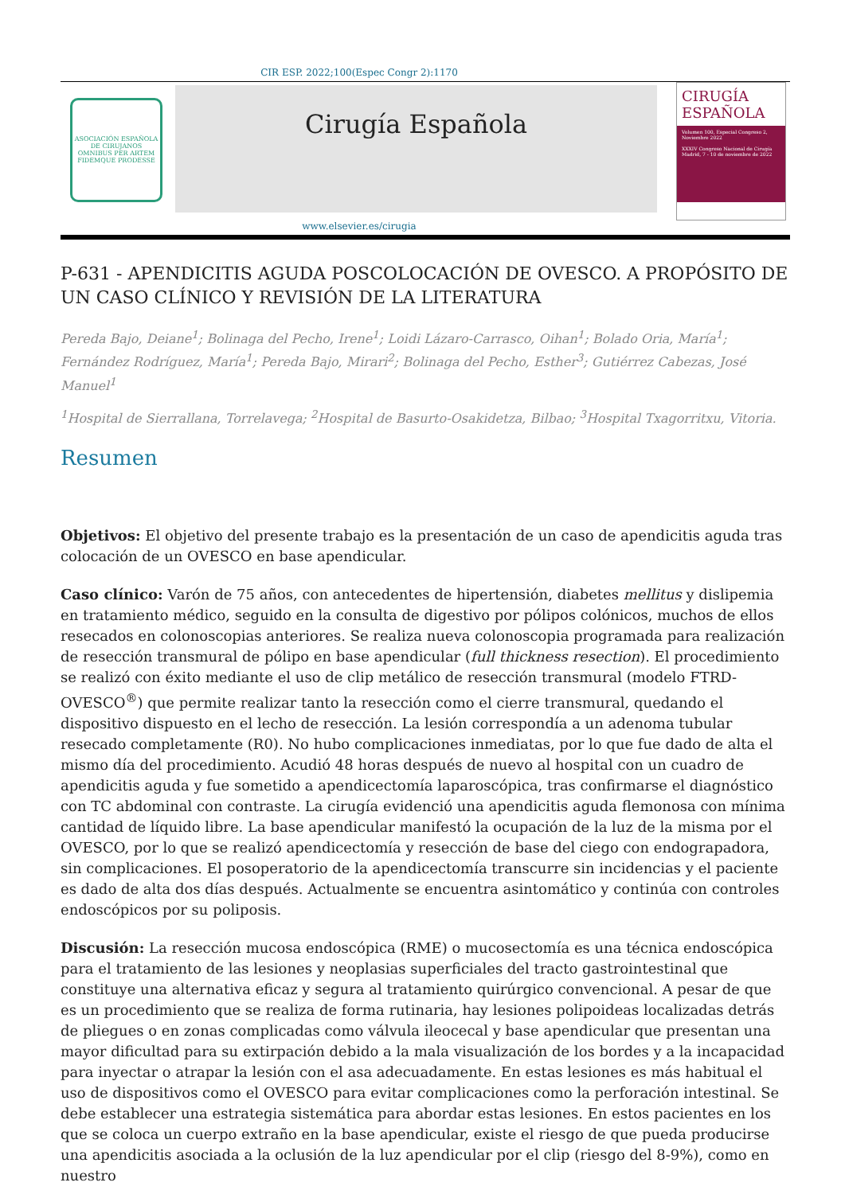CIR ESP. 2022;100(Espec Congr 2):1170
ASOCIACIÓN ESPAÑOLA DE CIRUJANOS
OMNIBUS PER ARTEM FIDEMQUE PRODESSE
Cirugía Española
CIRUGÍA
ESPAÑOLA
Volumen 100, Especial Congreso 2, Noviembre 2022
XXXIV Congreso Nacional de Cirugía
Madrid, 7 - 10 de noviembre de 2022
www.elsevier.es/cirugia
P-631 - APENDICITIS AGUDA POSCOLOCACIÓN DE OVESCO. A PROPÓSITO DE UN CASO CLÍNICO Y REVISIÓN DE LA LITERATURA
Pereda Bajo, Deiane<sup>1</sup>; Bolinaga del Pecho, Irene<sup>1</sup>; Loidi Lázaro-Carrasco, Oihan<sup>1</sup>; Bolado Oria, María<sup>1</sup>; Fernández Rodríguez, María<sup>1</sup>; Pereda Bajo, Mirari<sup>2</sup>; Bolinaga del Pecho, Esther<sup>3</sup>; Gutiérrez Cabezas, José Manuel<sup>1</sup>
<sup>1</sup> Hospital de Sierrallana, Torrelavega; <sup>2</sup>Hospital de Basurto-Osakidetza, Bilbao; <sup>3</sup>Hospital Txagorritxu, Vitoria.
Resumen
Objetivos: El objetivo del presente trabajo es la presentación de un caso de apendicitis aguda tras colocación de un OVESCO en base apendicular.
Caso clínico: Varón de 75 años, con antecedentes de hipertensión, diabetes mellitus y dislipemia en tratamiento médico, seguido en la consulta de digestivo por pólipos colónicos, muchos de ellos resecados en colonoscopias anteriores. Se realiza nueva colonoscopia programada para realización de resección transmural de pólipo en base apendicular (full thickness resection). El procedimiento se realizó con éxito mediante el uso de clip metálico de resección transmural (modelo FTRD-OVESCO<sup>®</sup>) que permite realizar tanto la resección como el cierre transmural, quedando el dispositivo dispuesto en el lecho de resección. La lesión correspondía a un adenoma tubular resecado completamente (R0). No hubo complicaciones inmediatas, por lo que fue dado de alta el mismo día del procedimiento. Acudió 48 horas después de nuevo al hospital con un cuadro de apendicitis aguda y fue sometido a apendicectomía laparoscópica, tras confirmarse el diagnóstico con TC abdominal con contraste. La cirugía evidenció una apendicitis aguda flemonosa con mínima cantidad de líquido libre. La base apendicular manifestó la ocupación de la luz de la misma por el OVESCO, por lo que se realizó apendicectomía y resección de base del ciego con endograpadora, sin complicaciones. El posoperatorio de la apendicectomía transcurre sin incidencias y el paciente es dado de alta dos días después. Actualmente se encuentra asintomático y continúa con controles endoscópicos por su poliposis.
Discusión: La resección mucosa endoscópica (RME) o mucosectomía es una técnica endoscópica para el tratamiento de las lesiones y neoplasias superficiales del tracto gastrointestinal que constituye una alternativa eficaz y segura al tratamiento quirúrgico convencional. A pesar de que es un procedimiento que se realiza de forma rutinaria, hay lesiones polipoideas localizadas detrás de pliegues o en zonas complicadas como válvula ileocecal y base apendicular que presentan una mayor dificultad para su extirpación debido a la mala visualización de los bordes y a la incapacidad para inyectar o atrapar la lesión con el asa adecuadamente. En estas lesiones es más habitual el uso de dispositivos como el OVESCO para evitar complicaciones como la perforación intestinal. Se debe establecer una estrategia sistemática para abordar estas lesiones. En estos pacientes en los que se coloca un cuerpo extraño en la base apendicular, existe el riesgo de que pueda producirse una apendicitis asociada a la oclusión de la luz apendicular por el clip (riesgo del 8-9%), como en nuestro